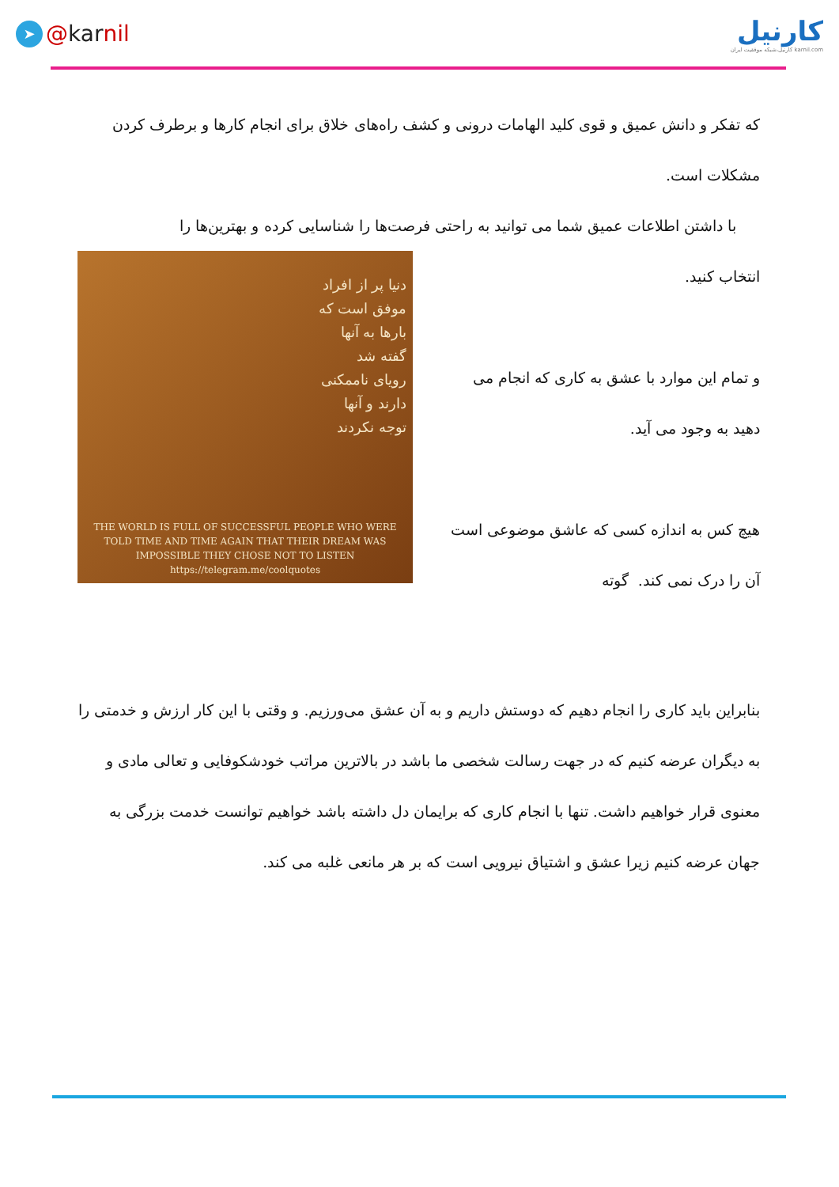➤ @ kar nil
کارنیل
کارنیل،شبکه موفقیت ایران karnil.com
که تفکر و دانش عمیق و قوی کلید الهامات درونی و کشف راه‌های خلاق برای انجام کارها و برطرف کردن مشکلات است.
با داشتن اطلاعات عمیق شما می توانید به راحتی فرصت‌ها را شناسایی کرده و بهترین‌ها را
انتخاب کنید.
و تمام این موارد با عشق به کاری که انجام می دهید به وجود می آید.
هیچ کس به اندازه کسی که عاشق موضوعی است آن را درک نمی کند. گوته
دنیا پر از افراد
موفق است که
بارها به آنها
گفته شد
رویای ناممکنی
دارند و آنها
توجه نکردند
THE WORLD IS FULL OF SUCCESSFUL PEOPLE WHO WERE TOLD TIME AND TIME AGAIN THAT THEIR DREAM WAS IMPOSSIBLE THEY CHOSE NOT TO LISTEN
https://telegram.me/coolquotes
بنابراین باید کاری را انجام دهیم که دوستش داریم و به آن عشق می‌ورزیم. و وقتی با این کار ارزش و خدمتی را به دیگران عرضه کنیم که در جهت رسالت شخصی ما باشد در بالاترین مراتب خودشکوفایی و تعالی مادی و معنوی قرار خواهیم داشت. تنها با انجام کاری که برایمان دل داشته باشد خواهیم توانست خدمت بزرگی به جهان عرضه کنیم زیرا عشق و اشتیاق نیرویی است که بر هر مانعی غلبه می کند.